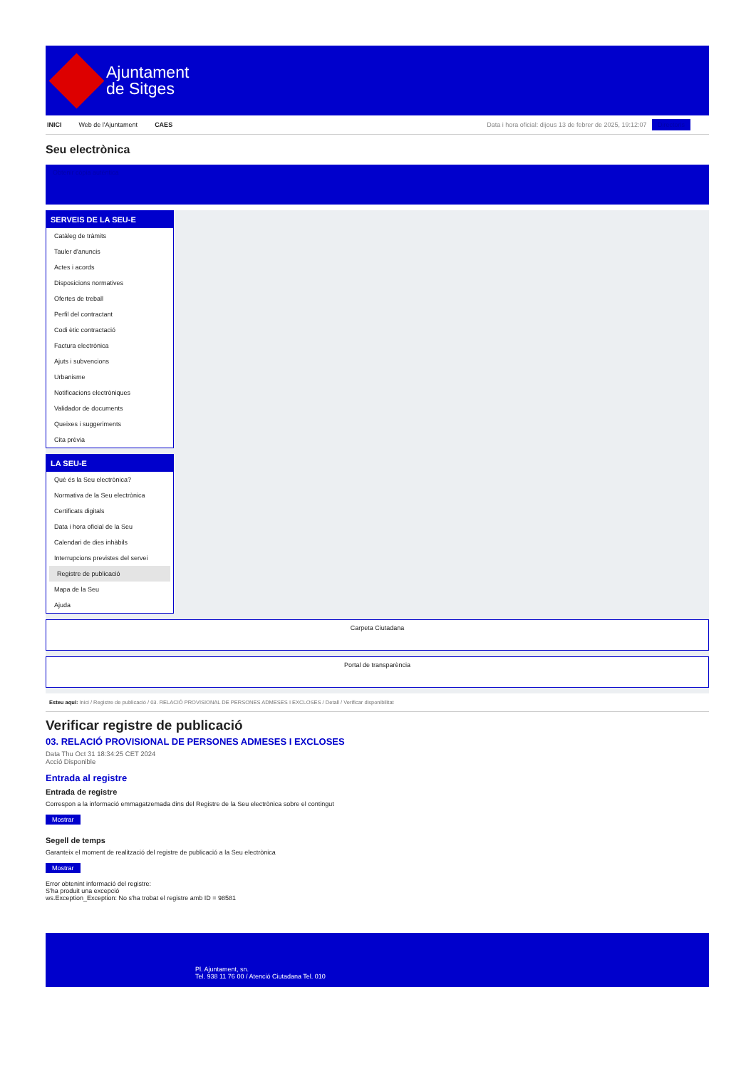Ajuntament
de Sitges
INICI Web de l'Ajuntament CAES Data i hora oficial: dijous 13 de febrer de 2025, 19:12:07 Directoris
Seu electrònica
Obtenir còpia autèntica
SERVEIS DE LA SEU-E
Catàleg de tràmits
Tauler d'anuncis
Actes i acords
Disposicions normatives
Ofertes de treball
Perfil del contractant
Codi ètic contractació
Factura electrònica
Ajuts i subvencions
Urbanisme
Notificacions electròniques
Validador de documents
Queixes i suggeriments
Cita prèvia
LA SEU-E
Què és la Seu electrònica?
Normativa de la Seu electrònica
Certificats digitals
Data i hora oficial de la Seu
Calendari de dies inhàbils
Interrupcions previstes del servei
Registre de publicació
Mapa de la Seu
Ajuda
Carpeta Ciutadana
Portal de transparència
Esteu aquí: Inici / Registre de publicació / 03. RELACIÓ PROVISIONAL DE PERSONES ADMESES I EXCLOSES / Detall / Verificar disponibilitat
Verificar registre de publicació
03. RELACIÓ PROVISIONAL DE PERSONES ADMESES I EXCLOSES
Data Thu Oct 31 18:34:25 CET 2024
Acció Disponible
Entrada al registre
Entrada de registre
Correspon a la informació emmagatzemada dins del Registre de la Seu electrònica sobre el contingut
Mostrar
Segell de temps
Garanteix el moment de realització del registre de publicació a la Seu electrònica
Mostrar
Error obtenint informació del registre:
S'ha produit una excepció
ws.Exception_Exception: No s'ha trobat el registre amb ID = 98581
Pl. Ajuntament, sn.
Tel. 938 11 76 00 / Atenció Ciutadana Tel. 010